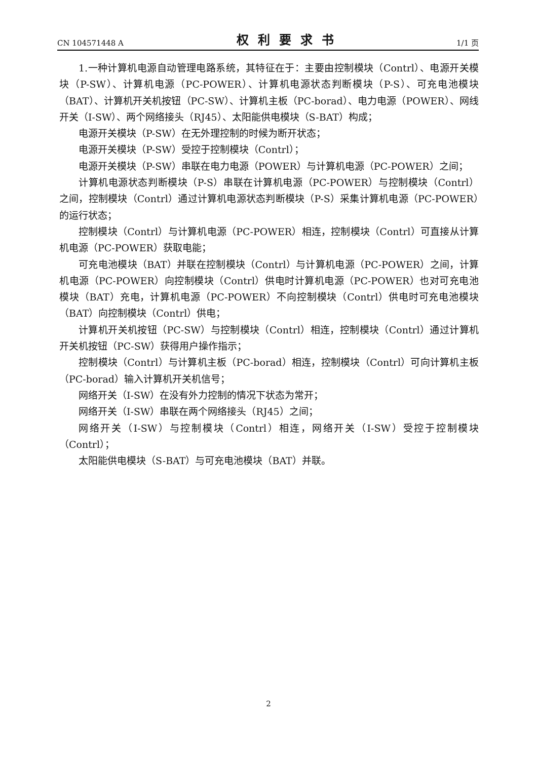CN 104571448 A 权利要求书 1/1 页
1.一种计算机电源自动管理电路系统，其特征在于：主要由控制模块（Contrl）、电源开关模块（P-SW）、计算机电源（PC-POWER）、计算机电源状态判断模块（P-S）、可充电池模块（BAT）、计算机开关机按钮（PC-SW）、计算机主板（PC-borad）、电力电源（POWER）、网线开关（I-SW）、两个网络接头（RJ45）、太阳能供电模块（S-BAT）构成；
电源开关模块（P-SW）在无外理控制的时候为断开状态；
电源开关模块（P-SW）受控于控制模块（Contrl）；
电源开关模块（P-SW）串联在电力电源（POWER）与计算机电源（PC-POWER）之间；
计算机电源状态判断模块（P-S）串联在计算机电源（PC-POWER）与控制模块（Contrl）之间，控制模块（Contrl）通过计算机电源状态判断模块（P-S）采集计算机电源（PC-POWER）的运行状态；
控制模块（Contrl）与计算机电源（PC-POWER）相连，控制模块（Contrl）可直接从计算机电源（PC-POWER）获取电能；
可充电池模块（BAT）并联在控制模块（Contrl）与计算机电源（PC-POWER）之间，计算机电源（PC-POWER）向控制模块（Contrl）供电时计算机电源（PC-POWER）也对可充电池模块（BAT）充电，计算机电源（PC-POWER）不向控制模块（Contrl）供电时可充电池模块（BAT）向控制模块（Contrl）供电；
计算机开关机按钮（PC-SW）与控制模块（Contrl）相连，控制模块（Contrl）通过计算机开关机按钮（PC-SW）获得用户操作指示；
控制模块（Contrl）与计算机主板（PC-borad）相连，控制模块（Contrl）可向计算机主板（PC-borad）输入计算机开关机信号；
网络开关（I-SW）在没有外力控制的情况下状态为常开；
网络开关（I-SW）串联在两个网络接头（RJ45）之间；
网络开关（I-SW）与控制模块（Contrl）相连，网络开关（I-SW）受控于控制模块（Contrl）；
太阳能供电模块（S-BAT）与可充电池模块（BAT）并联。
2